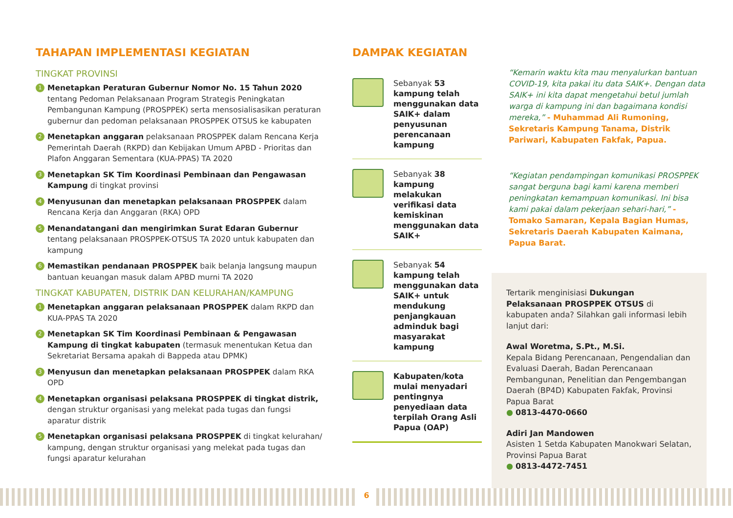TAHAPAN IMPLEMENTASI KEGIATAN
TINGKAT PROVINSI
1 Menetapkan Peraturan Gubernur Nomor No. 15 Tahun 2020 tentang Pedoman Pelaksanaan Program Strategis Peningkatan Pembangunan Kampung (PROSPPEK) serta mensosialisasikan peraturan gubernur dan pedoman pelaksanaan PROSPPEK OTSUS ke kabupaten
2 Menetapkan anggaran pelaksanaan PROSPPEK dalam Rencana Kerja Pemerintah Daerah (RKPD) dan Kebijakan Umum APBD - Prioritas dan Plafon Anggaran Sementara (KUA-PPAS) TA 2020
3 Menetapkan SK Tim Koordinasi Pembinaan dan Pengawasan Kampung di tingkat provinsi
4 Menyusunan dan menetapkan pelaksanaan PROSPPEK dalam Rencana Kerja dan Anggaran (RKA) OPD
5 Menandatangani dan mengirimkan Surat Edaran Gubernur tentang pelaksanaan PROSPPEK-OTSUS TA 2020 untuk kabupaten dan kampung
6 Memastikan pendanaan PROSPPEK baik belanja langsung maupun bantuan keuangan masuk dalam APBD murni TA 2020
TINGKAT KABUPATEN, DISTRIK DAN KELURAHAN/KAMPUNG
1 Menetapkan anggaran pelaksanaan PROSPPEK dalam RKPD dan KUA-PPAS TA 2020
2 Menetapkan SK Tim Koordinasi Pembinaan & Pengawasan Kampung di tingkat kabupaten (termasuk menentukan Ketua dan Sekretariat Bersama apakah di Bappeda atau DPMK)
3 Menyusun dan menetapkan pelaksanaan PROSPPEK dalam RKA OPD
4 Menetapkan organisasi pelaksana PROSPPEK di tingkat distrik, dengan struktur organisasi yang melekat pada tugas dan fungsi aparatur distrik
5 Menetapkan organisasi pelaksana PROSPPEK di tingkat kelurahan/ kampung, dengan struktur organisasi yang melekat pada tugas dan fungsi aparatur kelurahan
DAMPAK KEGIATAN
Sebanyak 53 kampung telah menggunakan data SAIK+ dalam penyusunan perencanaan kampung
Sebanyak 38 kampung melakukan verifikasi data kemiskinan menggunakan data SAIK+
Sebanyak 54 kampung telah menggunakan data SAIK+ untuk mendukung penjangkauan adminduk bagi masyarakat kampung
Kabupaten/kota mulai menyadari pentingnya penyediaan data terpilah Orang Asli Papua (OAP)
“Kemarin waktu kita mau menyalurkan bantuan COVID-19, kita pakai itu data SAIK+. Dengan data SAIK+ ini kita dapat mengetahui betul jumlah warga di kampung ini dan bagaimana kondisi mereka,” - Muhammad Ali Rumoning, Sekretaris Kampung Tanama, Distrik Pariwari, Kabupaten Fakfak, Papua.
“Kegiatan pendampingan komunikasi PROSPPEK sangat berguna bagi kami karena memberi peningkatan kemampuan komunikasi. Ini bisa kami pakai dalam pekerjaan sehari-hari,” -Tomako Samaran, Kepala Bagian Humas, Sekretaris Daerah Kabupaten Kaimana, Papua Barat.
Tertarik menginisiasi Dukungan Pelaksanaan PROSPPEK OTSUS di kabupaten anda? Silahkan gali informasi lebih lanjut dari:
Awal Woretma, S.Pt., M.Si.
Kepala Bidang Perencanaan, Pengendalian dan Evaluasi Daerah, Badan Perencanaan Pembangunan, Penelitian dan Pengembangan Daerah (BP4D) Kabupaten Fakfak, Provinsi Papua Barat
● 0813-4470-0660
Adiri Jan Mandowen
Asisten 1 Setda Kabupaten Manokwari Selatan, Provinsi Papua Barat
● 0813-4472-7451
6